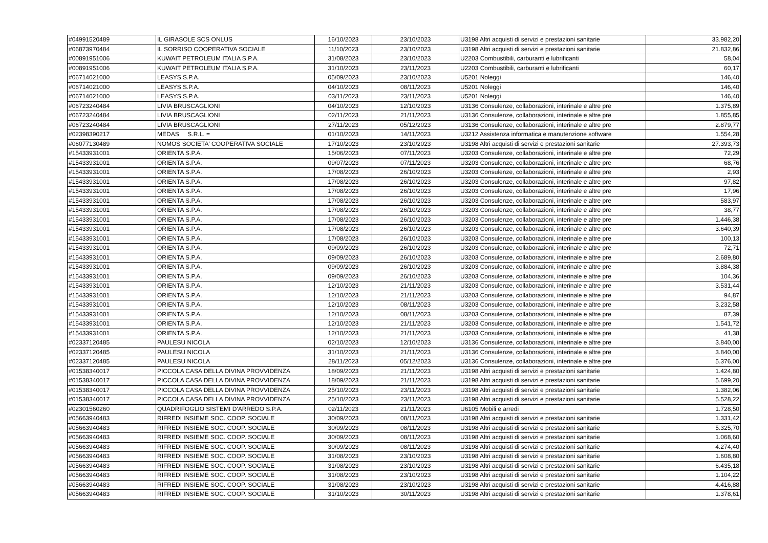| #04991520489 | IL GIRASOLE SCS ONLUS | 16/10/2023 | 23/10/2023 | U3198 Altri acquisti di servizi e prestazioni sanitarie | 33.982,20 |
| #06873970484 | IL SORRISO COOPERATIVA SOCIALE | 11/10/2023 | 23/10/2023 | U3198 Altri acquisti di servizi e prestazioni sanitarie | 21.832,86 |
| #00891951006 | KUWAIT PETROLEUM ITALIA S.P.A. | 31/08/2023 | 23/10/2023 | U2203 Combustibili, carburanti e lubrificanti | 58,04 |
| #00891951006 | KUWAIT PETROLEUM ITALIA S.P.A. | 31/10/2023 | 23/11/2023 | U2203 Combustibili, carburanti e lubrificanti | 60,17 |
| #06714021000 | LEASYS S.P.A. | 05/09/2023 | 23/10/2023 | U5201 Noleggi | 146,40 |
| #06714021000 | LEASYS S.P.A. | 04/10/2023 | 08/11/2023 | U5201 Noleggi | 146,40 |
| #06714021000 | LEASYS S.P.A. | 03/11/2023 | 23/11/2023 | U5201 Noleggi | 146,40 |
| #06723240484 | LIVIA BRUSCAGLIONI | 04/10/2023 | 12/10/2023 | U3136 Consulenze, collaborazioni, interinale e altre pre | 1.375,89 |
| #06723240484 | LIVIA BRUSCAGLIONI | 02/11/2023 | 21/11/2023 | U3136 Consulenze, collaborazioni, interinale e altre pre | 1.855,85 |
| #06723240484 | LIVIA BRUSCAGLIONI | 27/11/2023 | 05/12/2023 | U3136 Consulenze, collaborazioni, interinale e altre pre | 2.879,77 |
| #02398390217 | MEDAS S.R.L. = | 01/10/2023 | 14/11/2023 | U3212 Assistenza informatica e manutenzione software | 1.554,28 |
| #06077130489 | NOMOS SOCIETA' COOPERATIVA SOCIALE | 17/10/2023 | 23/10/2023 | U3198 Altri acquisti di servizi e prestazioni sanitarie | 27.393,73 |
| #15433931001 | ORIENTA S.P.A. | 15/06/2023 | 07/11/2023 | U3203 Consulenze, collaborazioni, interinale e altre pre | 72,29 |
| #15433931001 | ORIENTA S.P.A. | 09/07/2023 | 07/11/2023 | U3203 Consulenze, collaborazioni, interinale e altre pre | 68,76 |
| #15433931001 | ORIENTA S.P.A. | 17/08/2023 | 26/10/2023 | U3203 Consulenze, collaborazioni, interinale e altre pre | 2,93 |
| #15433931001 | ORIENTA S.P.A. | 17/08/2023 | 26/10/2023 | U3203 Consulenze, collaborazioni, interinale e altre pre | 97,82 |
| #15433931001 | ORIENTA S.P.A. | 17/08/2023 | 26/10/2023 | U3203 Consulenze, collaborazioni, interinale e altre pre | 17,96 |
| #15433931001 | ORIENTA S.P.A. | 17/08/2023 | 26/10/2023 | U3203 Consulenze, collaborazioni, interinale e altre pre | 583,97 |
| #15433931001 | ORIENTA S.P.A. | 17/08/2023 | 26/10/2023 | U3203 Consulenze, collaborazioni, interinale e altre pre | 38,77 |
| #15433931001 | ORIENTA S.P.A. | 17/08/2023 | 26/10/2023 | U3203 Consulenze, collaborazioni, interinale e altre pre | 1.446,38 |
| #15433931001 | ORIENTA S.P.A. | 17/08/2023 | 26/10/2023 | U3203 Consulenze, collaborazioni, interinale e altre pre | 3.640,39 |
| #15433931001 | ORIENTA S.P.A. | 17/08/2023 | 26/10/2023 | U3203 Consulenze, collaborazioni, interinale e altre pre | 100,13 |
| #15433931001 | ORIENTA S.P.A. | 09/09/2023 | 26/10/2023 | U3203 Consulenze, collaborazioni, interinale e altre pre | 72,71 |
| #15433931001 | ORIENTA S.P.A. | 09/09/2023 | 26/10/2023 | U3203 Consulenze, collaborazioni, interinale e altre pre | 2.689,80 |
| #15433931001 | ORIENTA S.P.A. | 09/09/2023 | 26/10/2023 | U3203 Consulenze, collaborazioni, interinale e altre pre | 3.884,38 |
| #15433931001 | ORIENTA S.P.A. | 09/09/2023 | 26/10/2023 | U3203 Consulenze, collaborazioni, interinale e altre pre | 104,36 |
| #15433931001 | ORIENTA S.P.A. | 12/10/2023 | 21/11/2023 | U3203 Consulenze, collaborazioni, interinale e altre pre | 3.531,44 |
| #15433931001 | ORIENTA S.P.A. | 12/10/2023 | 21/11/2023 | U3203 Consulenze, collaborazioni, interinale e altre pre | 94,87 |
| #15433931001 | ORIENTA S.P.A. | 12/10/2023 | 08/11/2023 | U3203 Consulenze, collaborazioni, interinale e altre pre | 3.232,58 |
| #15433931001 | ORIENTA S.P.A. | 12/10/2023 | 08/11/2023 | U3203 Consulenze, collaborazioni, interinale e altre pre | 87,39 |
| #15433931001 | ORIENTA S.P.A. | 12/10/2023 | 21/11/2023 | U3203 Consulenze, collaborazioni, interinale e altre pre | 1.541,72 |
| #15433931001 | ORIENTA S.P.A. | 12/10/2023 | 21/11/2023 | U3203 Consulenze, collaborazioni, interinale e altre pre | 41,38 |
| #02337120485 | PAULESU NICOLA | 02/10/2023 | 12/10/2023 | U3136 Consulenze, collaborazioni, interinale e altre pre | 3.840,00 |
| #02337120485 | PAULESU NICOLA | 31/10/2023 | 21/11/2023 | U3136 Consulenze, collaborazioni, interinale e altre pre | 3.840,00 |
| #02337120485 | PAULESU NICOLA | 28/11/2023 | 05/12/2023 | U3136 Consulenze, collaborazioni, interinale e altre pre | 5.376,00 |
| #01538340017 | PICCOLA CASA DELLA DIVINA PROVVIDENZA | 18/09/2023 | 21/11/2023 | U3198 Altri acquisti di servizi e prestazioni sanitarie | 1.424,80 |
| #01538340017 | PICCOLA CASA DELLA DIVINA PROVVIDENZA | 18/09/2023 | 21/11/2023 | U3198 Altri acquisti di servizi e prestazioni sanitarie | 5.699,20 |
| #01538340017 | PICCOLA CASA DELLA DIVINA PROVVIDENZA | 25/10/2023 | 23/11/2023 | U3198 Altri acquisti di servizi e prestazioni sanitarie | 1.382,06 |
| #01538340017 | PICCOLA CASA DELLA DIVINA PROVVIDENZA | 25/10/2023 | 23/11/2023 | U3198 Altri acquisti di servizi e prestazioni sanitarie | 5.528,22 |
| #02301560260 | QUADRIFOGLIO SISTEMI D'ARREDO S.P.A. | 02/11/2023 | 21/11/2023 | U6105 Mobili e arredi | 1.728,50 |
| #05663940483 | RIFREDI INSIEME SOC. COOP. SOCIALE | 30/09/2023 | 08/11/2023 | U3198 Altri acquisti di servizi e prestazioni sanitarie | 1.331,42 |
| #05663940483 | RIFREDI INSIEME SOC. COOP. SOCIALE | 30/09/2023 | 08/11/2023 | U3198 Altri acquisti di servizi e prestazioni sanitarie | 5.325,70 |
| #05663940483 | RIFREDI INSIEME SOC. COOP. SOCIALE | 30/09/2023 | 08/11/2023 | U3198 Altri acquisti di servizi e prestazioni sanitarie | 1.068,60 |
| #05663940483 | RIFREDI INSIEME SOC. COOP. SOCIALE | 30/09/2023 | 08/11/2023 | U3198 Altri acquisti di servizi e prestazioni sanitarie | 4.274,40 |
| #05663940483 | RIFREDI INSIEME SOC. COOP. SOCIALE | 31/08/2023 | 23/10/2023 | U3198 Altri acquisti di servizi e prestazioni sanitarie | 1.608,80 |
| #05663940483 | RIFREDI INSIEME SOC. COOP. SOCIALE | 31/08/2023 | 23/10/2023 | U3198 Altri acquisti di servizi e prestazioni sanitarie | 6.435,18 |
| #05663940483 | RIFREDI INSIEME SOC. COOP. SOCIALE | 31/08/2023 | 23/10/2023 | U3198 Altri acquisti di servizi e prestazioni sanitarie | 1.104,22 |
| #05663940483 | RIFREDI INSIEME SOC. COOP. SOCIALE | 31/08/2023 | 23/10/2023 | U3198 Altri acquisti di servizi e prestazioni sanitarie | 4.416,88 |
| #05663940483 | RIFREDI INSIEME SOC. COOP. SOCIALE | 31/10/2023 | 30/11/2023 | U3198 Altri acquisti di servizi e prestazioni sanitarie | 1.378,61 |